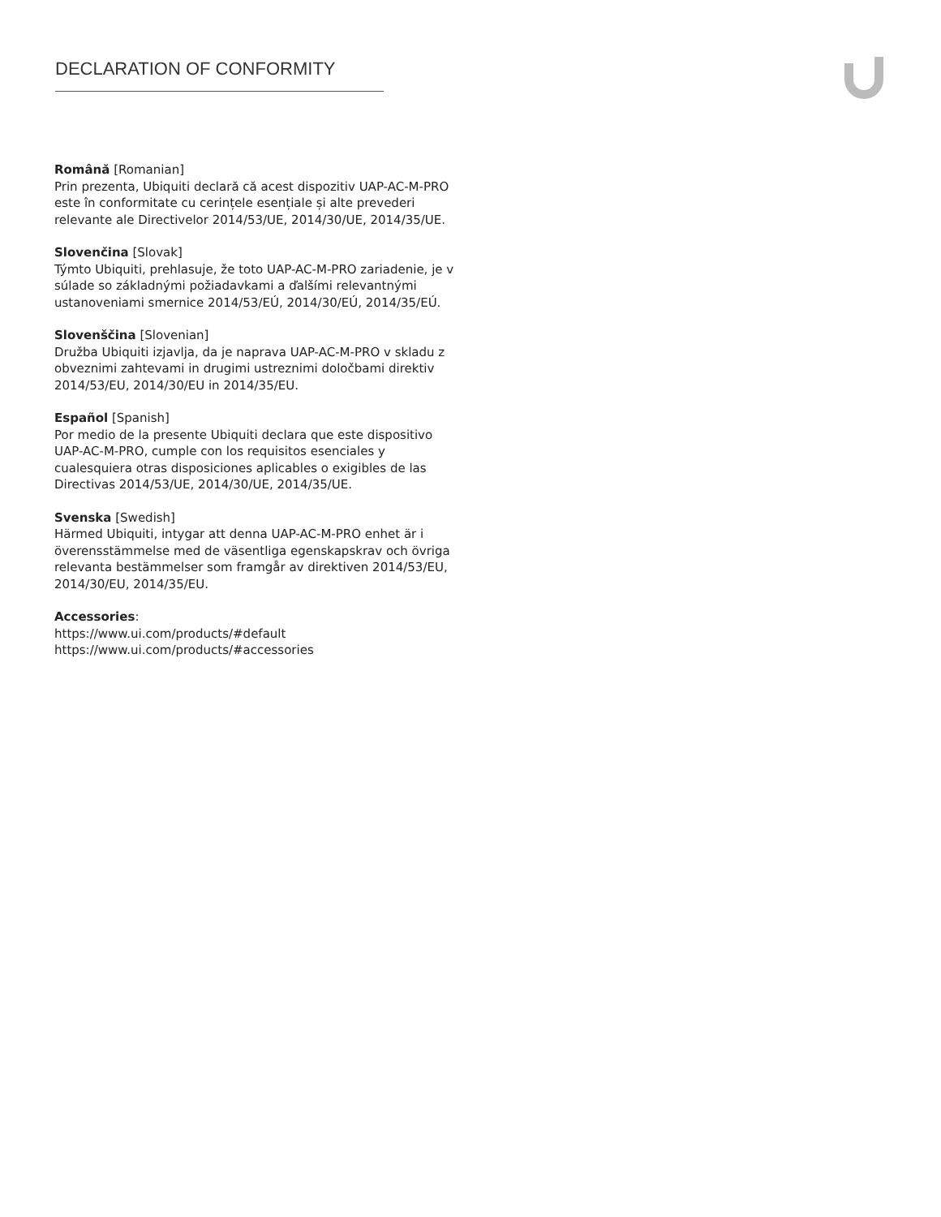DECLARATION OF CONFORMITY
Română [Romanian]
Prin prezenta, Ubiquiti declară că acest dispozitiv UAP-AC-M-PRO este în conformitate cu cerințele esențiale și alte prevederi relevante ale Directivelor 2014/53/UE, 2014/30/UE, 2014/35/UE.
Slovenčina [Slovak]
Týmto Ubiquiti, prehlasuje, že toto UAP-AC-M-PRO zariadenie, je v súlade so základnými požiadavkami a ďalšími relevantnými ustanoveniami smernice 2014/53/EÚ, 2014/30/EÚ, 2014/35/EÚ.
Slovenščina [Slovenian]
Družba Ubiquiti izjavlja, da je naprava UAP-AC-M-PRO v skladu z obveznimi zahtevami in drugimi ustreznimi določbami direktiv 2014/53/EU, 2014/30/EU in 2014/35/EU.
Español [Spanish]
Por medio de la presente Ubiquiti declara que este dispositivo UAP-AC-M-PRO, cumple con los requisitos esenciales y cualesquiera otras disposiciones aplicables o exigibles de las Directivas 2014/53/UE, 2014/30/UE, 2014/35/UE.
Svenska [Swedish]
Härmed Ubiquiti, intygar att denna UAP-AC-M-PRO enhet är i överensstämmelse med de väsentliga egenskapskrav och övriga relevanta bestämmelser som framgår av direktiven 2014/53/EU, 2014/30/EU, 2014/35/EU.
Accessories:
https://www.ui.com/products/#default
https://www.ui.com/products/#accessories